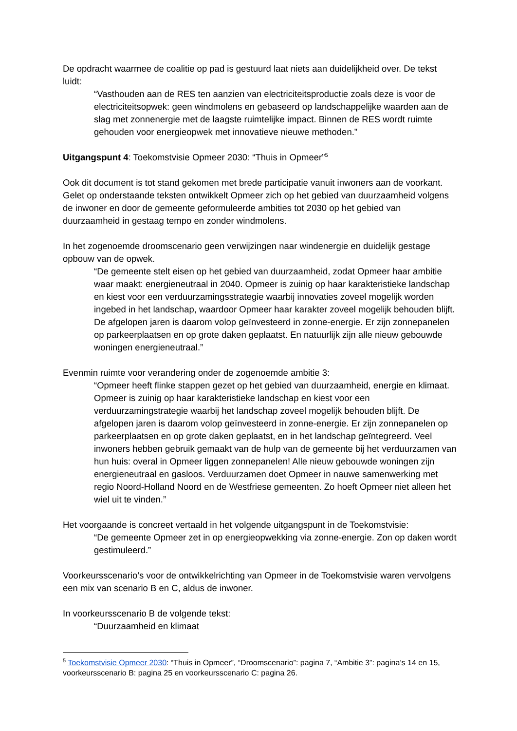De opdracht waarmee de coalitie op pad is gestuurd laat niets aan duidelijkheid over. De tekst luidt:
“Vasthouden aan de RES ten aanzien van electriciteitsproductie zoals deze is voor de electriciteitsopwek: geen windmolens en gebaseerd op landschappelijke waarden aan de slag met zonnenergie met de laagste ruimtelijke impact. Binnen de RES wordt ruimte gehouden voor energieopwek met innovatieve nieuwe methoden.”
Uitgangspunt 4: Toekomstvisie Opmeer 2030: “Thuis in Opmeer”<sup>5</sup>
Ook dit document is tot stand gekomen met brede participatie vanuit inwoners aan de voorkant. Gelet op onderstaande teksten ontwikkelt Opmeer zich op het gebied van duurzaamheid volgens de inwoner en door de gemeente geformuleerde ambities tot 2030 op het gebied van duurzaamheid in gestaag tempo en zonder windmolens.
In het zogenoemde droomscenario geen verwijzingen naar windenergie en duidelijk gestage opbouw van de opwek.
“De gemeente stelt eisen op het gebied van duurzaamheid, zodat Opmeer haar ambitie waar maakt: energieneutraal in 2040. Opmeer is zuinig op haar karakteristieke landschap en kiest voor een verduurzamingsstrategie waarbij innovaties zoveel mogelijk worden ingebed in het landschap, waardoor Opmeer haar karakter zoveel mogelijk behouden blijft. De afgelopen jaren is daarom volop geïnvesteerd in zonne-energie. Er zijn zonnepanelen op parkeerplaatsen en op grote daken geplaatst. En natuurlijk zijn alle nieuw gebouwde woningen energieneutraal.”
Evenmin ruimte voor verandering onder de zogenoemde ambitie 3:
“Opmeer heeft flinke stappen gezet op het gebied van duurzaamheid, energie en klimaat. Opmeer is zuinig op haar karakteristieke landschap en kiest voor een verduurzamingstrategie waarbij het landschap zoveel mogelijk behouden blijft. De afgelopen jaren is daarom volop geïnvesteerd in zonne-energie. Er zijn zonnepanelen op parkeerplaatsen en op grote daken geplaatst, en in het landschap geïntegreerd. Veel inwoners hebben gebruik gemaakt van de hulp van de gemeente bij het verduurzamen van hun huis: overal in Opmeer liggen zonnepanelen! Alle nieuw gebouwde woningen zijn energieneutraal en gasloos. Verduurzamen doet Opmeer in nauwe samenwerking met regio Noord-Holland Noord en de Westfriese gemeenten. Zo hoeft Opmeer niet alleen het wiel uit te vinden.”
Het voorgaande is concreet vertaald in het volgende uitgangspunt in de Toekomstvisie:
“De gemeente Opmeer zet in op energieopwekking via zonne-energie. Zon op daken wordt gestimuleerd.”
Voorkeursscenario’s voor de ontwikkelrichting van Opmeer in de Toekomstvisie waren vervolgens een mix van scenario B en C, aldus de inwoner.
In voorkeursscenario B de volgende tekst:
“Duurzaamheid en klimaat
<sup>5</sup> Toekomstvisie Opmeer 2030: “Thuis in Opmeer”, “Droomscenario”: pagina 7, “Ambitie 3”: pagina’s 14 en 15, voorkeursscenario B: pagina 25 en voorkeursscenario C: pagina 26.